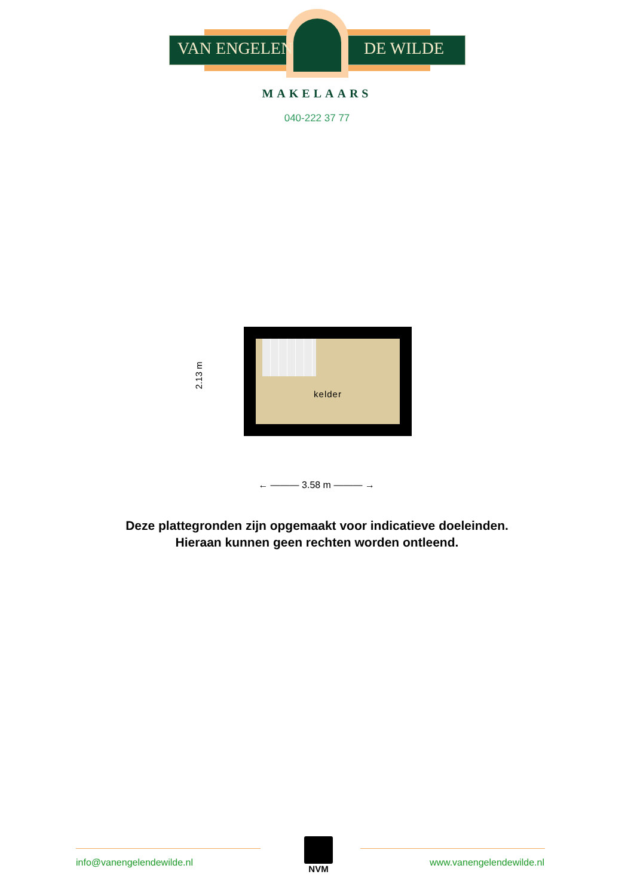VAN ENGELEN DE WILDE
MAKELAARS
040-222 37 77
kelder
2.13 m
← ——— 3.58 m ——— →
Deze plattegronden zijn opgemaakt voor indicatieve doeleinden.
Hieraan kunnen geen rechten worden ontleend.
NVM
info@vanengelendewilde.nl www.vanengelendewilde.nl